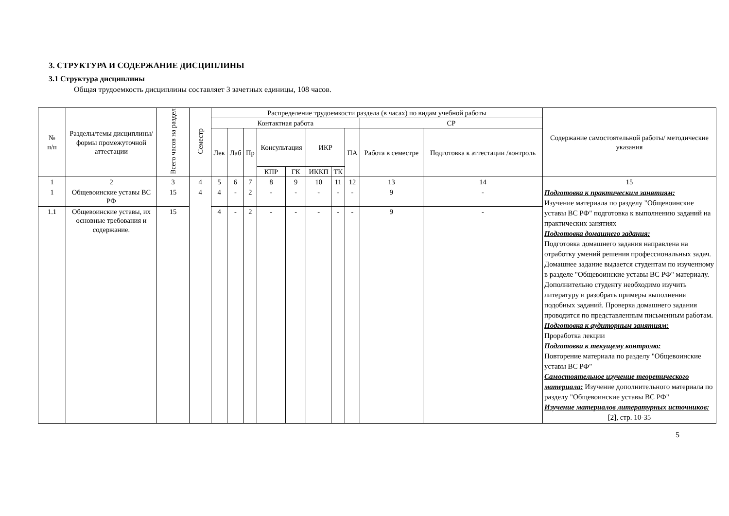3. СТРУКТУРА И СОДЕРЖАНИЕ ДИСЦИПЛИНЫ
3.1 Структура дисциплины
Общая трудоемкость дисциплины составляет 3 зачетных единицы, 108 часов.
| № п/п | Разделы/темы дисциплины/формы промежуточной аттестации | Всего часов на раздел | Семестр | Распределение трудоемкости раздела (в часах) по видам учебной работы | | | | | | | | | | Содержание самостоятельной работы/ методические указания |
| --- | --- | --- | --- | --- | --- | --- | --- | --- | --- | --- | --- | --- | --- | --- |
| | | | | Контактная работа | | | | | | | | СР | | |
| | | | | Лек | Лаб | Пр | Консультация | | ИКР | | ПА | Работа в семестре | Подготовка к аттестации /контроль | |
| | | | | | | | КПР | ГК | ИККП | ТК | | | | |
| 1 | 2 | 3 | 4 | 5 | 6 | 7 | 8 | 9 | 10 | 11 | 12 | 13 | 14 | 15 |
| 1 | Общевоинские уставы ВС РФ | 15 | 4 | 4 | - | 2 | - | - | - | - | - | 9 | - | Подготовка к практическим занятиям: Изучение материала по разделу "Общевоинские уставы ВС РФ" подготовка к выполнению заданий на практических занятиях Подготовка домашнего задания: Подготовка домашнего задания направлена на отработку умений решения профессиональных задач. Домашнее задание выдается студентам по изученному в разделе "Общевоинские уставы ВС РФ" материалу. Дополнительно студенту необходимо изучить литературу и разобрать примеры выполнения подобных заданий. Проверка домашнего задания проводится по представленным письменным работам. Подготовка к аудиторным занятиям: Проработка лекции Подготовка к текущему контролю: Повторение материала по разделу "Общевоинские уставы ВС РФ" Самостоятельное изучение теоретического материала: Изучение дополнительного материала по разделу "Общевоинские уставы ВС РФ" Изучение материалов литературных источников: [2], стр. 10-35 |
| 1.1 | Общевоинские уставы, их основные требования и содержание. | 15 | | 4 | - | 2 | - | - | - | - | - | 9 | - | |
5